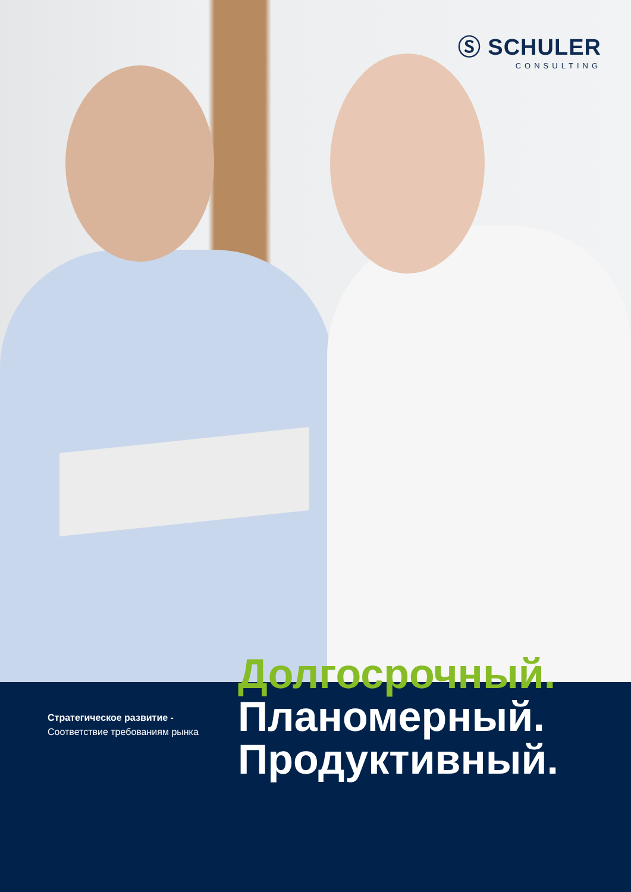Ⓢ SCHULER
CONSULTING
Стратегическое развитие -
Соответствие требованиям рынка
Долгосрочный.
Планомерный.
Продуктивный.